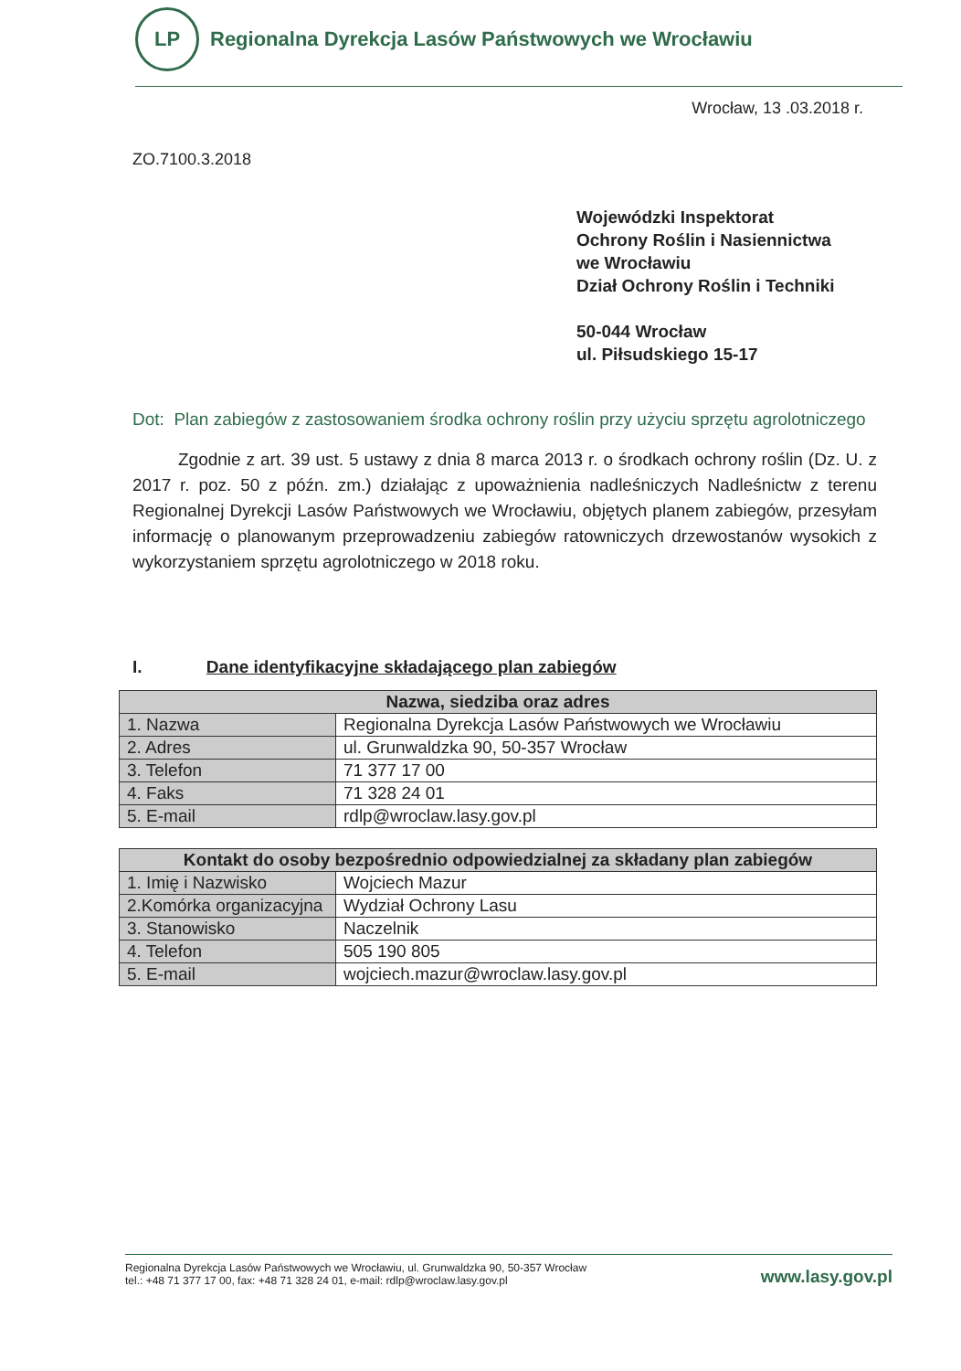LP
Regionalna Dyrekcja Lasów Państwowych we Wrocławiu
Wrocław, 13 .03.2018 r.
ZO.7100.3.2018
Wojewódzki Inspektorat
Ochrony Roślin i Nasiennictwa
we Wrocławiu
Dział Ochrony Roślin i Techniki
50-044 Wrocław
ul. Piłsudskiego 15-17
Dot: Plan zabiegów z zastosowaniem środka ochrony roślin przy użyciu sprzętu agrolotniczego
Zgodnie z art. 39 ust. 5 ustawy z dnia 8 marca 2013 r. o środkach ochrony roślin (Dz. U. z 2017 r. poz. 50 z późn. zm.) działając z upoważnienia nadleśniczych Nadleśnictw z terenu Regionalnej Dyrekcji Lasów Państwowych we Wrocławiu, objętych planem zabiegów, przesyłam informację o planowanym przeprowadzeniu zabiegów ratowniczych drzewostanów wysokich z wykorzystaniem sprzętu agrolotniczego w 2018 roku.
I. Dane identyfikacyjne składającego plan zabiegów
| Nazwa, siedziba oraz adres | |
| --- | --- |
| 1. Nazwa | Regionalna Dyrekcja Lasów Państwowych we Wrocławiu |
| 2. Adres | ul. Grunwaldzka 90, 50-357 Wrocław |
| 3. Telefon | 71 377 17 00 |
| 4. Faks | 71 328 24 01 |
| 5. E-mail | rdlp@wroclaw.lasy.gov.pl |
| Kontakt do osoby bezpośrednio odpowiedzialnej za składany plan zabiegów | |
| --- | --- |
| 1. Imię i Nazwisko | Wojciech Mazur |
| 2.Komórka organizacyjna | Wydział Ochrony Lasu |
| 3. Stanowisko | Naczelnik |
| 4. Telefon | 505 190 805 |
| 5. E-mail | wojciech.mazur@wroclaw.lasy.gov.pl |
Regionalna Dyrekcja Lasów Państwowych we Wrocławiu, ul. Grunwaldzka 90, 50-357 Wrocław
tel.: +48 71 377 17 00, fax: +48 71 328 24 01, e-mail: rdlp@wroclaw.lasy.gov.pl
www.lasy.gov.pl